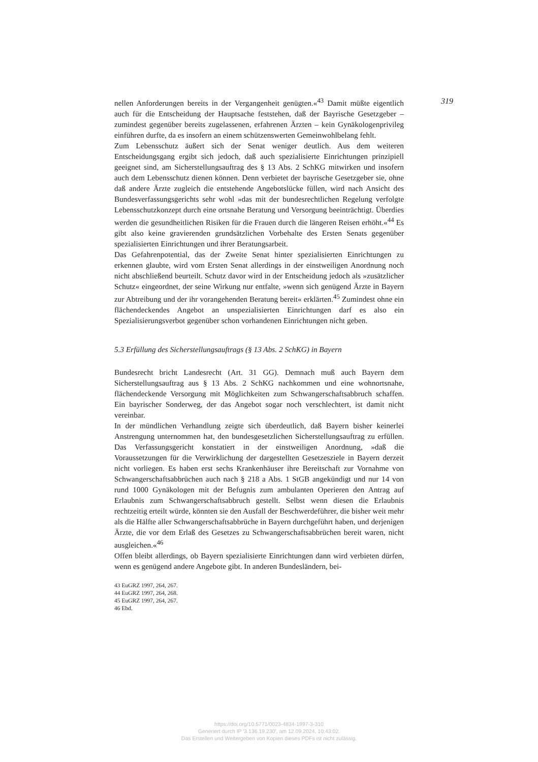319
nellen Anforderungen bereits in der Vergangenheit genügten.«<sup>43</sup> Damit müßte eigentlich auch für die Entscheidung der Hauptsache feststehen, daß der Bayrische Gesetzgeber – zumindest gegenüber bereits zugelassenen, erfahrenen Ärzten – kein Gynäkologenprivileg einführen durfte, da es insofern an einem schützenswerten Gemeinwohlbelang fehlt.
Zum Lebensschutz äußert sich der Senat weniger deutlich. Aus dem weiteren Entscheidungsgang ergibt sich jedoch, daß auch spezialisierte Einrichtungen prinzipiell geeignet sind, am Sicherstellungsauftrag des § 13 Abs. 2 SchKG mitwirken und insofern auch dem Lebensschutz dienen können. Denn verbietet der bayrische Gesetzgeber sie, ohne daß andere Ärzte zugleich die entstehende Angebotslücke füllen, wird nach Ansicht des Bundesverfassungsgerichts sehr wohl »das mit der bundesrechtlichen Regelung verfolgte Lebensschutzkonzept durch eine ortsnahe Beratung und Versorgung beeinträchtigt. Überdies werden die gesundheitlichen Risiken für die Frauen durch die längeren Reisen erhöht.«<sup>44</sup> Es gibt also keine gravierenden grundsätzlichen Vorbehalte des Ersten Senats gegenüber spezialisierten Einrichtungen und ihrer Beratungsarbeit.
Das Gefahrenpotential, das der Zweite Senat hinter spezialisierten Einrichtungen zu erkennen glaubte, wird vom Ersten Senat allerdings in der einstweiligen Anordnung noch nicht abschließend beurteilt. Schutz davor wird in der Entscheidung jedoch als »zusätzlicher Schutz« eingeordnet, der seine Wirkung nur entfalte, »wenn sich genügend Ärzte in Bayern zur Abtreibung und der ihr vorangehenden Beratung bereit« erklärten.<sup>45</sup> Zumindest ohne ein flächendeckendes Angebot an unspezialisierten Einrichtungen darf es also ein Spezialisierungsverbot gegenüber schon vorhandenen Einrichtungen nicht geben.
5.3 Erfüllung des Sicherstellungsauftrags (§ 13 Abs. 2 SchKG) in Bayern
Bundesrecht bricht Landesrecht (Art. 31 GG). Demnach muß auch Bayern dem Sicherstellungsauftrag aus § 13 Abs. 2 SchKG nachkommen und eine wohnortsnahe, flächendeckende Versorgung mit Möglichkeiten zum Schwangerschaftsabbruch schaffen. Ein bayrischer Sonderweg, der das Angebot sogar noch verschlechtert, ist damit nicht vereinbar.
In der mündlichen Verhandlung zeigte sich überdeutlich, daß Bayern bisher keinerlei Anstrengung unternommen hat, den bundesgesetzlichen Sicherstellungsauftrag zu erfüllen. Das Verfassungsgericht konstatiert in der einstweiligen Anordnung, »daß die Voraussetzungen für die Verwirklichung der dargestellten Gesetzesziele in Bayern derzeit nicht vorliegen. Es haben erst sechs Krankenhäuser ihre Bereitschaft zur Vornahme von Schwangerschaftsabbrüchen auch nach § 218 a Abs. 1 StGB angekündigt und nur 14 von rund 1000 Gynäkologen mit der Befugnis zum ambulanten Operieren den Antrag auf Erlaubnis zum Schwangerschaftsabbruch gestellt. Selbst wenn diesen die Erlaubnis rechtzeitig erteilt würde, könnten sie den Ausfall der Beschwerdeführer, die bisher weit mehr als die Hälfte aller Schwangerschaftsabbrüche in Bayern durchgeführt haben, und derjenigen Ärzte, die vor dem Erlaß des Gesetzes zu Schwangerschaftsabbrüchen bereit waren, nicht ausgleichen.«<sup>46</sup>
Offen bleibt allerdings, ob Bayern spezialisierte Einrichtungen dann wird verbieten dürfen, wenn es genügend andere Angebote gibt. In anderen Bundesländern, bei-
43 EuGRZ 1997, 264, 267.
44 EuGRZ 1997, 264, 268.
45 EuGRZ 1997, 264, 267.
46 Ebd.
https://doi.org/10.5771/0023-4834-1997-3-310
Generiert durch IP '3.136.19.230', am 12.09.2024, 10:43:02.
Das Erstellen und Weitergeben von Kopien dieses PDFs ist nicht zulässig.